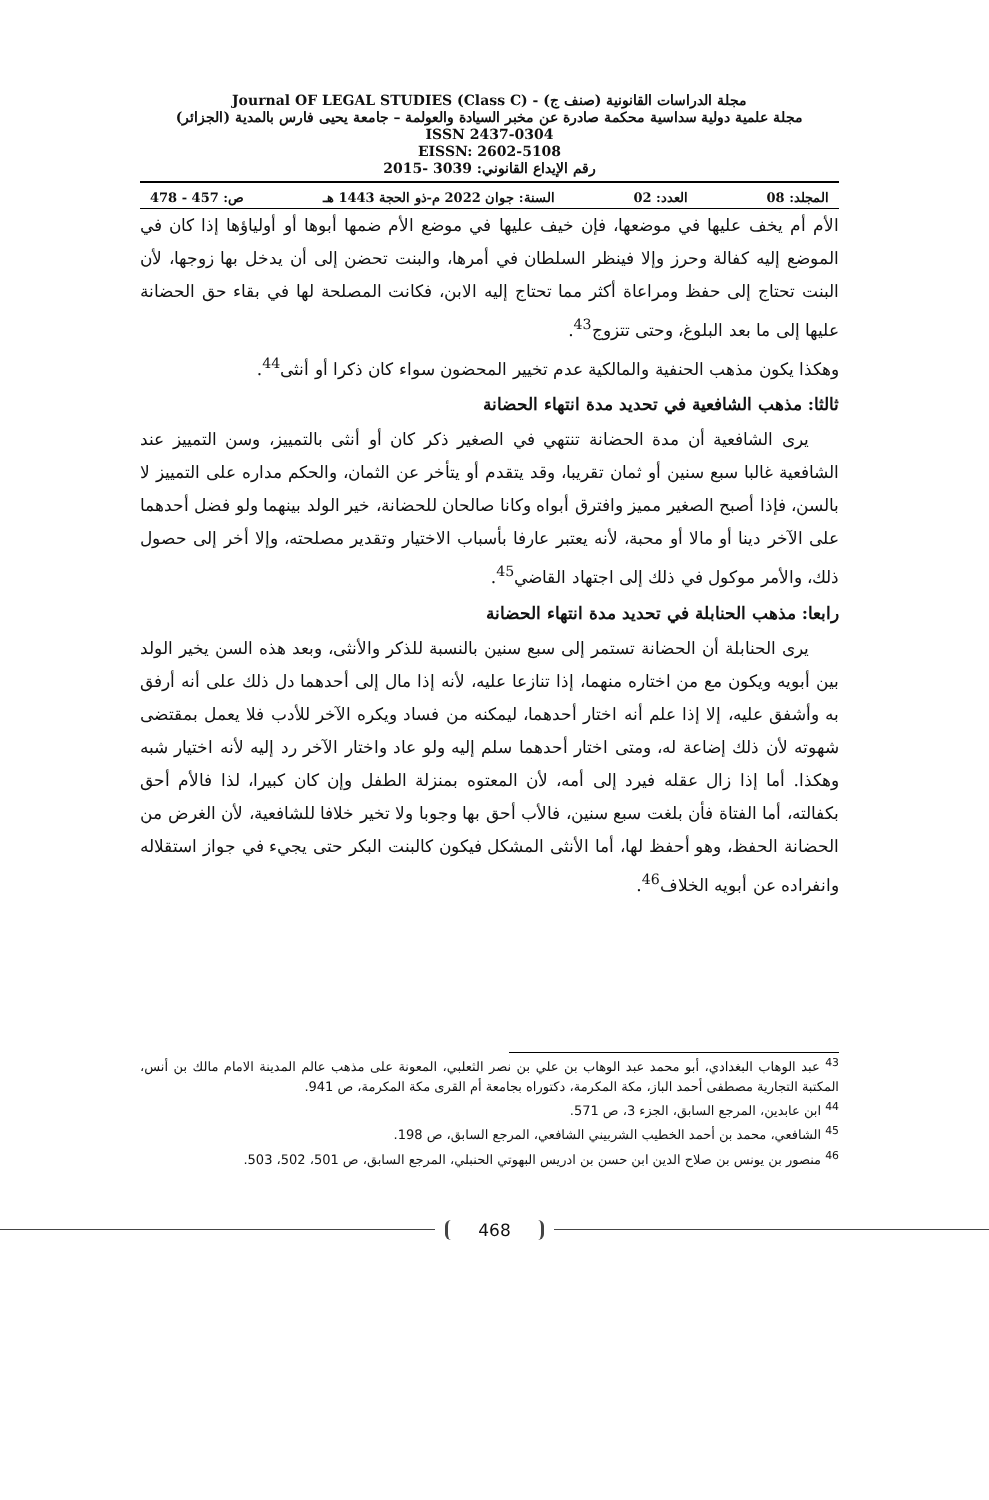مجلة الدراسات القانونية (صنف ج) - Journal OF LEGAL STUDIES (Class C)
مجلة علمية دولية سداسية محكمة صادرة عن مخبر السيادة والعولمة – جامعة يحيى فارس بالمدية (الجزائر)
ISSN 2437-0304
EISSN: 2602-5108
رقم الإيداع القانوني: 3039 -2015
المجلد: 08 العدد: 02 السنة: جوان 2022 م-ذو الحجة 1443 هـ ص: 457 - 478
الأم أم يخف عليها في موضعها، فإن خيف عليها في موضع الأم ضمها أبوها أو أولياؤها إذا كان في الموضع إليه كفالة وحرز وإلا فينظر السلطان في أمرها، والبنت تحضن إلى أن يدخل بها زوجها، لأن البنت تحتاج إلى حفظ ومراعاة أكثر مما تحتاج إليه الابن، فكانت المصلحة لها في بقاء حق الحضانة عليها إلى ما بعد البلوغ، وحتى تتزوج<sup>43</sup>.
وهكذا يكون مذهب الحنفية والمالكية عدم تخيير المحضون سواء كان ذكرا أو أنثى<sup>44</sup>.
ثالثا: مذهب الشافعية في تحديد مدة انتهاء الحضانة
يرى الشافعية أن مدة الحضانة تنتهي في الصغير ذكر كان أو أنثى بالتمييز، وسن التمييز عند الشافعية غالبا سبع سنين أو ثمان تقريبا، وقد يتقدم أو يتأخر عن الثمان، والحكم مداره على التمييز لا بالسن، فإذا أصبح الصغير مميز وافترق أبواه وكانا صالحان للحضانة، خير الولد بينهما ولو فضل أحدهما على الآخر دينا أو مالا أو محبة، لأنه يعتبر عارفا بأسباب الاختيار وتقدير مصلحته، وإلا أخر إلى حصول ذلك، والأمر موكول في ذلك إلى اجتهاد القاضي<sup>45</sup>.
رابعا: مذهب الحنابلة في تحديد مدة انتهاء الحضانة
يرى الحنابلة أن الحضانة تستمر إلى سبع سنين بالنسبة للذكر والأنثى، وبعد هذه السن يخير الولد بين أبويه ويكون مع من اختاره منهما، إذا تنازعا عليه، لأنه إذا مال إلى أحدهما دل ذلك على أنه أرفق به وأشفق عليه، إلا إذا علم أنه اختار أحدهما، ليمكنه من فساد ويكره الآخر للأدب فلا يعمل بمقتضى شهوته لأن ذلك إضاعة له، ومتى اختار أحدهما سلم إليه ولو عاد واختار الآخر رد إليه لأنه اختيار شبه وهكذا. أما إذا زال عقله فيرد إلى أمه، لأن المعتوه بمنزلة الطفل وإن كان كبيرا، لذا فالأم أحق بكفالته، أما الفتاة فأن بلغت سبع سنين، فالأب أحق بها وجوبا ولا تخير خلافا للشافعية، لأن الغرض من الحضانة الحفظ، وهو أحفظ لها، أما الأنثى المشكل فيكون كالبنت البكر حتى يجيء في جواز استقلاله وانفراده عن أبويه الخلاف<sup>46</sup>.
<sup>43</sup> عبد الوهاب البغدادي، أبو محمد عبد الوهاب بن علي بن نصر الثعلبي، المعونة على مذهب عالم المدينة الامام مالك بن أنس، المكتبة التجارية مصطفى أحمد الباز، مكة المكرمة، دكتوراه بجامعة أم القرى مكة المكرمة، ص 941.
<sup>44</sup> ابن عابدين، المرجع السابق، الجزء 3، ص 571.
<sup>45</sup> الشافعي، محمد بن أحمد الخطيب الشربيني الشافعي، المرجع السابق، ص 198.
<sup>46</sup> منصور بن يونس بن صلاح الدين ابن حسن بن ادريس البهوتي الحنبلي، المرجع السابق، ص 501، 502، 503.
468